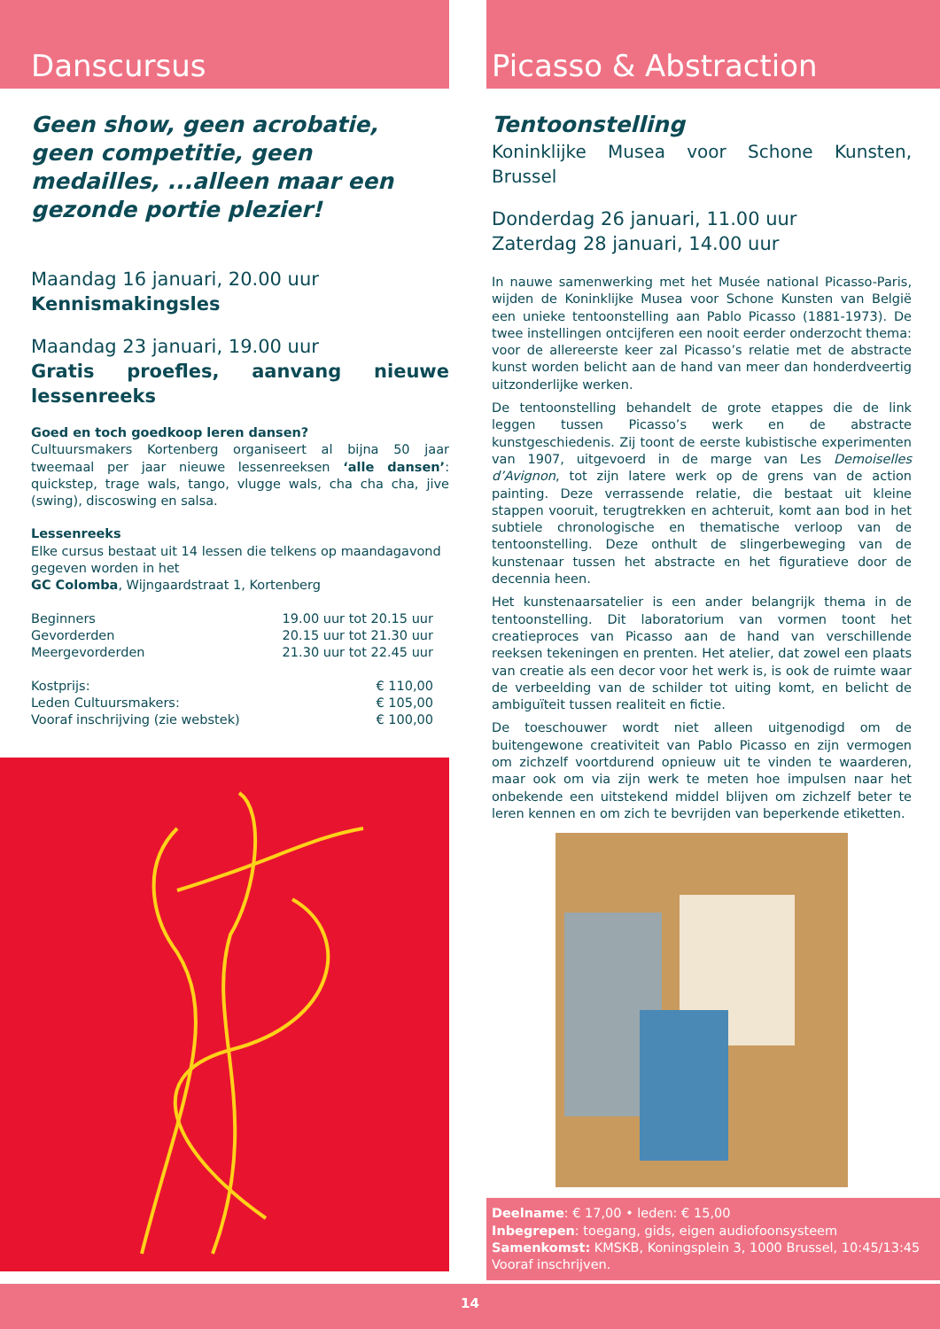Danscursus
Geen show, geen acrobatie,
geen competitie, geen
medailles, ...alleen maar een
gezonde portie plezier!
Maandag 16 januari, 20.00 uur
Kennismakingsles
Maandag 23 januari, 19.00 uur
Gratis proefles, aanvang nieuwe lessenreeks
Goed en toch goedkoop leren dansen?
Cultuursmakers Kortenberg organiseert al bijna 50 jaar tweemaal per jaar nieuwe lessenreeksen ‘alle dansen’: quickstep, trage wals, tango, vlugge wals, cha cha cha, jive (swing), discoswing en salsa.
Lessenreeks
Elke cursus bestaat uit 14 lessen die telkens op maandagavond gegeven worden in het
GC Colomba, Wijngaardstraat 1, Kortenberg
Beginners 19.00 uur tot 20.15 uur
Gevorderden 20.15 uur tot 21.30 uur
Meergevorderden 21.30 uur tot 22.45 uur
Kostprijs: € 110,00
Leden Cultuursmakers: € 105,00
Vooraf inschrijving (zie webstek) € 100,00
Picasso & Abstraction
Tentoonstelling
Koninklijke Musea voor Schone Kunsten, Brussel
Donderdag 26 januari, 11.00 uur
Zaterdag 28 januari, 14.00 uur
In nauwe samenwerking met het Musée national Picasso-Paris, wijden de Koninklijke Musea voor Schone Kunsten van België een unieke tentoonstelling aan Pablo Picasso (1881-1973). De twee instellingen ontcijferen een nooit eerder onderzocht thema: voor de allereerste keer zal Picasso’s relatie met de abstracte kunst worden belicht aan de hand van meer dan honderdveertig uitzonderlijke werken.
De tentoonstelling behandelt de grote etappes die de link leggen tussen Picasso’s werk en de abstracte kunstgeschiedenis. Zij toont de eerste kubistische experimenten van 1907, uitgevoerd in de marge van Les Demoiselles d’Avignon, tot zijn latere werk op de grens van de action painting. Deze verrassende relatie, die bestaat uit kleine stappen vooruit, terugtrekken en achteruit, komt aan bod in het subtiele chronologische en thematische verloop van de tentoonstelling. Deze onthult de slingerbeweging van de kunstenaar tussen het abstracte en het figuratieve door de decennia heen.
Het kunstenaarsatelier is een ander belangrijk thema in de tentoonstelling. Dit laboratorium van vormen toont het creatieproces van Picasso aan de hand van verschillende reeksen tekeningen en prenten. Het atelier, dat zowel een plaats van creatie als een decor voor het werk is, is ook de ruimte waar de verbeelding van de schilder tot uiting komt, en belicht de ambiguïteit tussen realiteit en fictie.
De toeschouwer wordt niet alleen uitgenodigd om de buitengewone creativiteit van Pablo Picasso en zijn vermogen om zichzelf voortdurend opnieuw uit te vinden te waarderen, maar ook om via zijn werk te meten hoe impulsen naar het onbekende een uitstekend middel blijven om zichzelf beter te leren kennen en om zich te bevrijden van beperkende etiketten.
Deelname: € 17,00 • leden: € 15,00
Inbegrepen: toegang, gids, eigen audiofoonsysteem
Samenkomst: KMSKB, Koningsplein 3, 1000 Brussel, 10:45/13:45
Vooraf inschrijven.
14